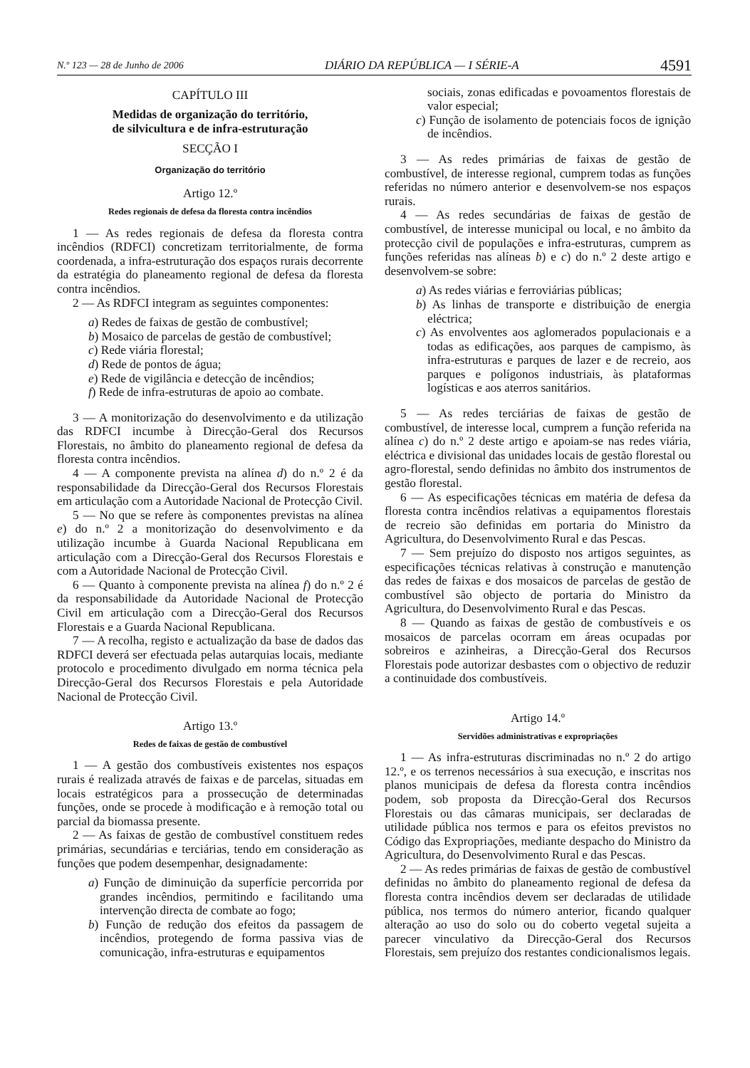N.º 123 — 28 de Junho de 2006 DIÁRIO DA REPÚBLICA — I SÉRIE-A 4591
CAPÍTULO III
Medidas de organização do território,
de silvicultura e de infra-estruturação
SECÇÃO I
Organização do território
Artigo 12.º
Redes regionais de defesa da floresta contra incêndios
1 — As redes regionais de defesa da floresta contra incêndios (RDFCI) concretizam territorialmente, de forma coordenada, a infra-estruturação dos espaços rurais decorrente da estratégia do planeamento regional de defesa da floresta contra incêndios.
2 — As RDFCI integram as seguintes componentes:
a) Redes de faixas de gestão de combustível;
b) Mosaico de parcelas de gestão de combustível;
c) Rede viária florestal;
d) Rede de pontos de água;
e) Rede de vigilância e detecção de incêndios;
f) Rede de infra-estruturas de apoio ao combate.
3 — A monitorização do desenvolvimento e da utilização das RDFCI incumbe à Direcção-Geral dos Recursos Florestais, no âmbito do planeamento regional de defesa da floresta contra incêndios.
4 — A componente prevista na alínea d) do n.º 2 é da responsabilidade da Direcção-Geral dos Recursos Florestais em articulação com a Autoridade Nacional de Protecção Civil.
5 — No que se refere às componentes previstas na alínea e) do n.º 2 a monitorização do desenvolvimento e da utilização incumbe à Guarda Nacional Republicana em articulação com a Direcção-Geral dos Recursos Florestais e com a Autoridade Nacional de Protecção Civil.
6 — Quanto à componente prevista na alínea f) do n.º 2 é da responsabilidade da Autoridade Nacional de Protecção Civil em articulação com a Direcção-Geral dos Recursos Florestais e a Guarda Nacional Republicana.
7 — A recolha, registo e actualização da base de dados das RDFCI deverá ser efectuada pelas autarquias locais, mediante protocolo e procedimento divulgado em norma técnica pela Direcção-Geral dos Recursos Florestais e pela Autoridade Nacional de Protecção Civil.
Artigo 13.º
Redes de faixas de gestão de combustível
1 — A gestão dos combustíveis existentes nos espaços rurais é realizada através de faixas e de parcelas, situadas em locais estratégicos para a prossecução de determinadas funções, onde se procede à modificação e à remoção total ou parcial da biomassa presente.
2 — As faixas de gestão de combustível constituem redes primárias, secundárias e terciárias, tendo em consideração as funções que podem desempenhar, designadamente:
a) Função de diminuição da superfície percorrida por grandes incêndios, permitindo e facilitando uma intervenção directa de combate ao fogo;
b) Função de redução dos efeitos da passagem de incêndios, protegendo de forma passiva vias de comunicação, infra-estruturas e equipamentos
sociais, zonas edificadas e povoamentos florestais de valor especial;
c) Função de isolamento de potenciais focos de ignição de incêndios.
3 — As redes primárias de faixas de gestão de combustível, de interesse regional, cumprem todas as funções referidas no número anterior e desenvolvem-se nos espaços rurais.
4 — As redes secundárias de faixas de gestão de combustível, de interesse municipal ou local, e no âmbito da protecção civil de populações e infra-estruturas, cumprem as funções referidas nas alíneas b) e c) do n.º 2 deste artigo e desenvolvem-se sobre:
a) As redes viárias e ferroviárias públicas;
b) As linhas de transporte e distribuição de energia eléctrica;
c) As envolventes aos aglomerados populacionais e a todas as edificações, aos parques de campismo, às infra-estruturas e parques de lazer e de recreio, aos parques e polígonos industriais, às plataformas logísticas e aos aterros sanitários.
5 — As redes terciárias de faixas de gestão de combustível, de interesse local, cumprem a função referida na alínea c) do n.º 2 deste artigo e apoiam-se nas redes viária, eléctrica e divisional das unidades locais de gestão florestal ou agro-florestal, sendo definidas no âmbito dos instrumentos de gestão florestal.
6 — As especificações técnicas em matéria de defesa da floresta contra incêndios relativas a equipamentos florestais de recreio são definidas em portaria do Ministro da Agricultura, do Desenvolvimento Rural e das Pescas.
7 — Sem prejuízo do disposto nos artigos seguintes, as especificações técnicas relativas à construção e manutenção das redes de faixas e dos mosaicos de parcelas de gestão de combustível são objecto de portaria do Ministro da Agricultura, do Desenvolvimento Rural e das Pescas.
8 — Quando as faixas de gestão de combustíveis e os mosaicos de parcelas ocorram em áreas ocupadas por sobreiros e azinheiras, a Direcção-Geral dos Recursos Florestais pode autorizar desbastes com o objectivo de reduzir a continuidade dos combustíveis.
Artigo 14.º
Servidões administrativas e expropriações
1 — As infra-estruturas discriminadas no n.º 2 do artigo 12.º, e os terrenos necessários à sua execução, e inscritas nos planos municipais de defesa da floresta contra incêndios podem, sob proposta da Direcção-Geral dos Recursos Florestais ou das câmaras municipais, ser declaradas de utilidade pública nos termos e para os efeitos previstos no Código das Expropriações, mediante despacho do Ministro da Agricultura, do Desenvolvimento Rural e das Pescas.
2 — As redes primárias de faixas de gestão de combustível definidas no âmbito do planeamento regional de defesa da floresta contra incêndios devem ser declaradas de utilidade pública, nos termos do número anterior, ficando qualquer alteração ao uso do solo ou do coberto vegetal sujeita a parecer vinculativo da Direcção-Geral dos Recursos Florestais, sem prejuízo dos restantes condicionalismos legais.